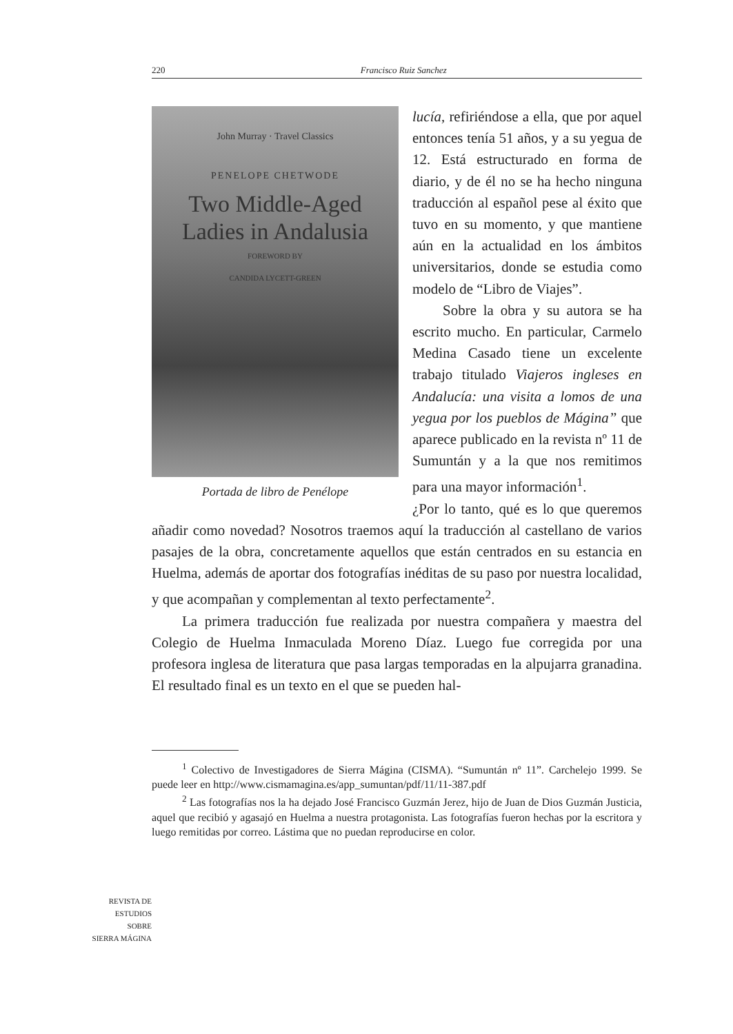220 Francisco Ruiz Sanchez
John Murray · Travel Classics
PENELOPE CHETWODE
Two Middle-Aged
Ladies in Andalusia
FOREWORD BY
CANDIDA LYCETT-GREEN
Portada de libro de Penélope
lucía, refiriéndose a ella, que por aquel entonces tenía 51 años, y a su yegua de 12. Está estructurado en forma de diario, y de él no se ha hecho ninguna traducción al español pese al éxito que tuvo en su momento, y que mantiene aún en la actualidad en los ámbitos universitarios, donde se estudia como modelo de “Libro de Viajes”.
Sobre la obra y su autora se ha escrito mucho. En particular, Carmelo Medina Casado tiene un excelente trabajo titulado Viajeros ingleses en Andalucía: una visita a lomos de una yegua por los pueblos de Mágina” que aparece publicado en la revista nº 11 de Sumuntán y a la que nos remitimos para una mayor información<sup>1</sup>.
¿Por lo tanto, qué es lo que queremos añadir como novedad? Nosotros traemos aquí la traducción al castellano de varios pasajes de la obra, concretamente aquellos que están centrados en su estancia en Huelma, además de aportar dos fotografías inéditas de su paso por nuestra localidad, y que acompañan y complementan al texto perfectamente<sup>2</sup>.
La primera traducción fue realizada por nuestra compañera y maestra del Colegio de Huelma Inmaculada Moreno Díaz. Luego fue corregida por una profesora inglesa de literatura que pasa largas temporadas en la alpujarra granadina. El resultado final es un texto en el que se pueden hal-
<sup>1</sup> Colectivo de Investigadores de Sierra Mágina (CISMA). “Sumuntán nº 11”. Carchelejo 1999. Se puede leer en http://www.cismamagina.es/app_sumuntan/pdf/11/11-387.pdf
<sup>2</sup> Las fotografías nos la ha dejado José Francisco Guzmán Jerez, hijo de Juan de Dios Guzmán Justicia, aquel que recibió y agasajó en Huelma a nuestra protagonista. Las fotografías fueron hechas por la escritora y luego remitidas por correo. Lástima que no puedan reproducirse en color.
REVISTA DE
ESTUDIOS
SOBRE
SIERRA MÁGINA